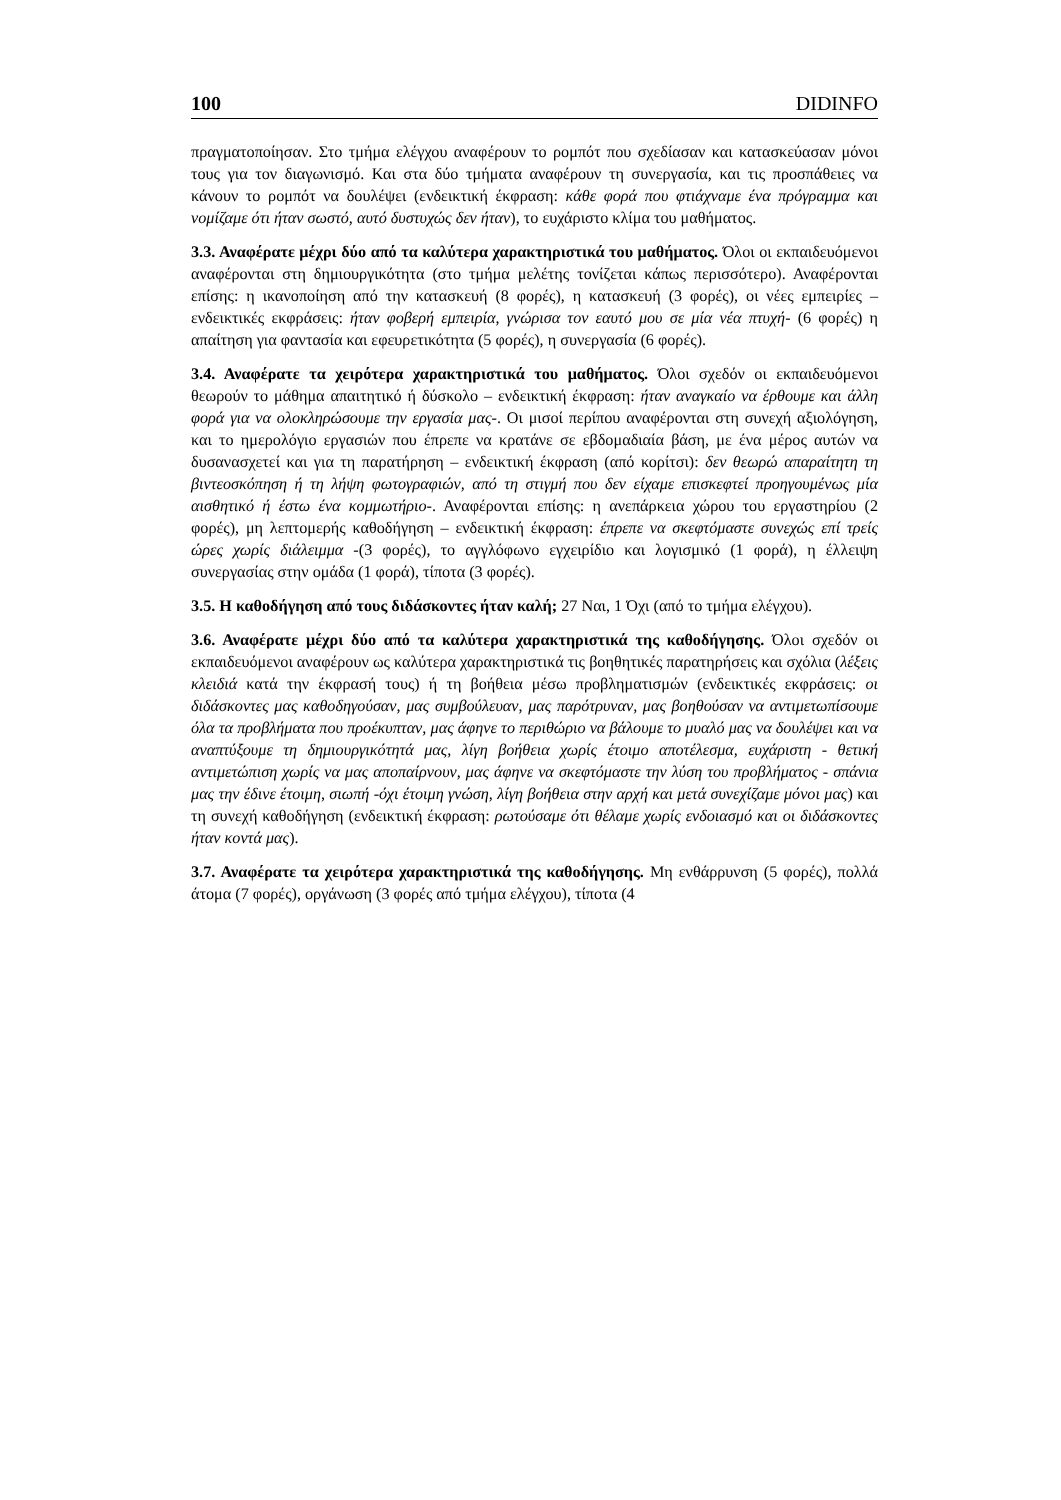100 DIDINFO
πραγματοποίησαν. Στο τμήμα ελέγχου αναφέρουν το ρομπότ που σχεδίασαν και κατασκεύασαν μόνοι τους για τον διαγωνισμό. Και στα δύο τμήματα αναφέρουν τη συνεργασία, και τις προσπάθειες να κάνουν το ρομπότ να δουλέψει (ενδεικτική έκφραση: κάθε φορά που φτιάχναμε ένα πρόγραμμα και νομίζαμε ότι ήταν σωστό, αυτό δυστυχώς δεν ήταν), το ευχάριστο κλίμα του μαθήματος.
3.3. Αναφέρατε μέχρι δύο από τα καλύτερα χαρακτηριστικά του μαθήματος. Όλοι οι εκπαιδευόμενοι αναφέρονται στη δημιουργικότητα (στο τμήμα μελέτης τονίζεται κάπως περισσότερο). Αναφέρονται επίσης: η ικανοποίηση από την κατασκευή (8 φορές), η κατασκευή (3 φορές), οι νέες εμπειρίες – ενδεικτικές εκφράσεις: ήταν φοβερή εμπειρία, γνώρισα τον εαυτό μου σε μία νέα πτυχή- (6 φορές) η απαίτηση για φαντασία και εφευρετικότητα (5 φορές), η συνεργασία (6 φορές).
3.4. Αναφέρατε τα χειρότερα χαρακτηριστικά του μαθήματος. Όλοι σχεδόν οι εκπαιδευόμενοι θεωρούν το μάθημα απαιτητικό ή δύσκολο – ενδεικτική έκφραση: ήταν αναγκαίο να έρθουμε και άλλη φορά για να ολοκληρώσουμε την εργασία μας-. Οι μισοί περίπου αναφέρονται στη συνεχή αξιολόγηση, και το ημερολόγιο εργασιών που έπρεπε να κρατάνε σε εβδομαδιαία βάση, με ένα μέρος αυτών να δυσανασχετεί και για τη παρατήρηση – ενδεικτική έκφραση (από κορίτσι): δεν θεωρώ απαραίτητη τη βιντεοσκόπηση ή τη λήψη φωτογραφιών, από τη στιγμή που δεν είχαμε επισκεφτεί προηγουμένως μία αισθητικό ή έστω ένα κομμωτήριο-. Αναφέρονται επίσης: η ανεπάρκεια χώρου του εργαστηρίου (2 φορές), μη λεπτομερής καθοδήγηση – ενδεικτική έκφραση: έπρεπε να σκεφτόμαστε συνεχώς επί τρείς ώρες χωρίς διάλειμμα -(3 φορές), το αγγλόφωνο εγχειρίδιο και λογισμικό (1 φορά), η έλλειψη συνεργασίας στην ομάδα (1 φορά), τίποτα (3 φορές).
3.5. Η καθοδήγηση από τους διδάσκοντες ήταν καλή; 27 Ναι, 1 Όχι (από το τμήμα ελέγχου).
3.6. Αναφέρατε μέχρι δύο από τα καλύτερα χαρακτηριστικά της καθοδήγησης. Όλοι σχεδόν οι εκπαιδευόμενοι αναφέρουν ως καλύτερα χαρακτηριστικά τις βοηθητικές παρατηρήσεις και σχόλια (λέξεις κλειδιά κατά την έκφρασή τους) ή τη βοήθεια μέσω προβληματισμών (ενδεικτικές εκφράσεις: οι διδάσκοντες μας καθοδηγούσαν, μας συμβούλευαν, μας παρότρυναν, μας βοηθούσαν να αντιμετωπίσουμε όλα τα προβλήματα που προέκυπταν, μας άφηνε το περιθώριο να βάλουμε το μυαλό μας να δουλέψει και να αναπτύξουμε τη δημιουργικότητά μας, λίγη βοήθεια χωρίς έτοιμο αποτέλεσμα, ευχάριστη - θετική αντιμετώπιση χωρίς να μας αποπαίρνουν, μας άφηνε να σκεφτόμαστε την λύση του προβλήματος - σπάνια μας την έδινε έτοιμη, σιωπή -όχι έτοιμη γνώση, λίγη βοήθεια στην αρχή και μετά συνεχίζαμε μόνοι μας) και τη συνεχή καθοδήγηση (ενδεικτική έκφραση: ρωτούσαμε ότι θέλαμε χωρίς ενδοιασμό και οι διδάσκοντες ήταν κοντά μας).
3.7. Αναφέρατε τα χειρότερα χαρακτηριστικά της καθοδήγησης. Μη ενθάρρυνση (5 φορές), πολλά άτομα (7 φορές), οργάνωση (3 φορές από τμήμα ελέγχου), τίποτα (4